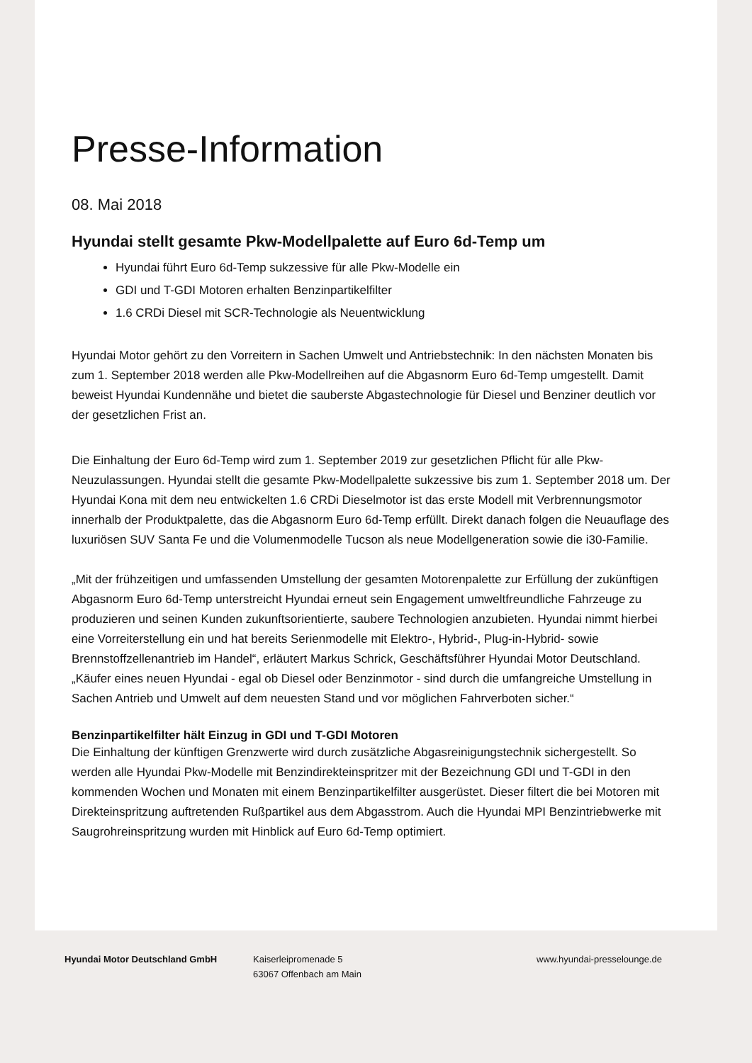Presse-Information
08. Mai 2018
Hyundai stellt gesamte Pkw-Modellpalette auf Euro 6d-Temp um
Hyundai führt Euro 6d-Temp sukzessive für alle Pkw-Modelle ein
GDI und T-GDI Motoren erhalten Benzinpartikelfilter
1.6 CRDi Diesel mit SCR-Technologie als Neuentwicklung
Hyundai Motor gehört zu den Vorreitern in Sachen Umwelt und Antriebstechnik: In den nächsten Monaten bis zum 1. September 2018 werden alle Pkw-Modellreihen auf die Abgasnorm Euro 6d-Temp umgestellt. Damit beweist Hyundai Kundennähe und bietet die sauberste Abgastechnologie für Diesel und Benziner deutlich vor der gesetzlichen Frist an.
Die Einhaltung der Euro 6d-Temp wird zum 1. September 2019 zur gesetzlichen Pflicht für alle Pkw-Neuzulassungen. Hyundai stellt die gesamte Pkw-Modellpalette sukzessive bis zum 1. September 2018 um. Der Hyundai Kona mit dem neu entwickelten 1.6 CRDi Dieselmotor ist das erste Modell mit Verbrennungsmotor innerhalb der Produktpalette, das die Abgasnorm Euro 6d-Temp erfüllt. Direkt danach folgen die Neuauflage des luxuriösen SUV Santa Fe und die Volumenmodelle Tucson als neue Modellgeneration sowie die i30-Familie.
„Mit der frühzeitigen und umfassenden Umstellung der gesamten Motorenpalette zur Erfüllung der zukünftigen Abgasnorm Euro 6d-Temp unterstreicht Hyundai erneut sein Engagement umweltfreundliche Fahrzeuge zu produzieren und seinen Kunden zukunftsorientierte, saubere Technologien anzubieten. Hyundai nimmt hierbei eine Vorreiterstellung ein und hat bereits Serienmodelle mit Elektro-, Hybrid-, Plug-in-Hybrid- sowie Brennstoffzellenantrieb im Handel“, erläutert Markus Schrick, Geschäftsführer Hyundai Motor Deutschland. „Käufer eines neuen Hyundai - egal ob Diesel oder Benzinmotor - sind durch die umfangreiche Umstellung in Sachen Antrieb und Umwelt auf dem neuesten Stand und vor möglichen Fahrverboten sicher.“
Benzinpartikelfilter hält Einzug in GDI und T-GDI Motoren
Die Einhaltung der künftigen Grenzwerte wird durch zusätzliche Abgasreinigungstechnik sichergestellt. So werden alle Hyundai Pkw-Modelle mit Benzindirekteinspritzer mit der Bezeichnung GDI und T-GDI in den kommenden Wochen und Monaten mit einem Benzinpartikelfilter ausgerüstet. Dieser filtert die bei Motoren mit Direkteinspritzung auftretenden Rußpartikel aus dem Abgasstrom. Auch die Hyundai MPI Benzintriebwerke mit Saugrohreinspritzung wurden mit Hinblick auf Euro 6d-Temp optimiert.
Hyundai Motor Deutschland GmbH Kaiserleipromenade 5
63067 Offenbach am Main
www.hyundai-presselounge.de